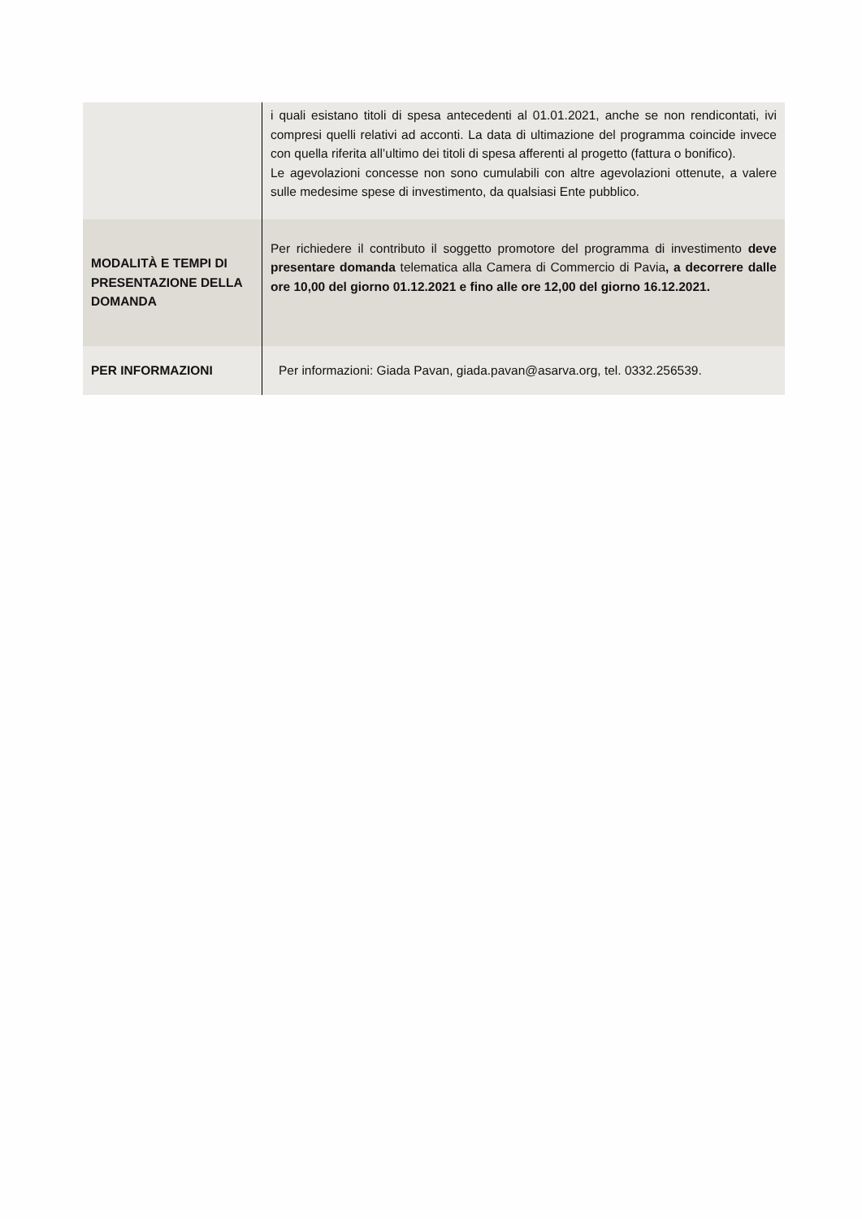| | i quali esistano titoli di spesa antecedenti al 01.01.2021, anche se non rendicontati, ivi compresi quelli relativi ad acconti. La data di ultimazione del programma coincide invece con quella riferita all’ultimo dei titoli di spesa afferenti al progetto (fattura o bonifico). Le agevolazioni concesse non sono cumulabili con altre agevolazioni ottenute, a valere sulle medesime spese di investimento, da qualsiasi Ente pubblico. |
| MODALITÀ E TEMPI DI PRESENTAZIONE DELLA DOMANDA | Per richiedere il contributo il soggetto promotore del programma di investimento deve presentare domanda telematica alla Camera di Commercio di Pavia , a decorrere dalle ore 10,00 del giorno 01.12.2021 e fino alle ore 12,00 del giorno 16.12.2021. |
| PER INFORMAZIONI | Per informazioni: Giada Pavan, giada.pavan@asarva.org , tel. 0332.256539. |